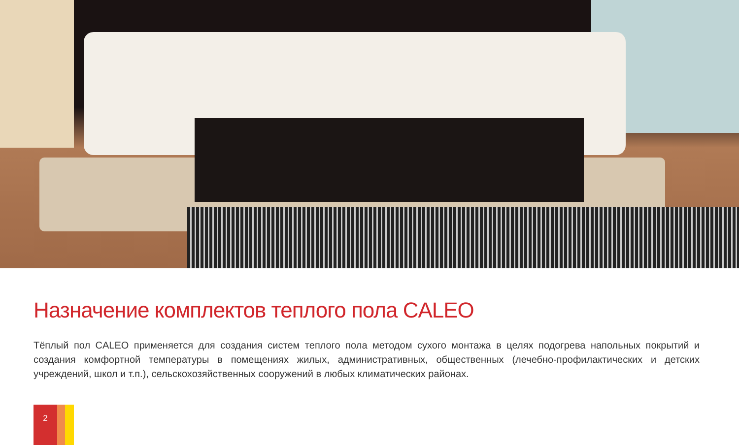Назначение комплектов теплого пола CALEO
Тёплый пол CALEO применяется для создания систем теплого пола методом сухого монтажа в целях подогрева напольных покрытий и создания комфортной температуры в помещениях жилых, административных, общественных (лечебно-профилактических и детских учреждений, школ и т.п.), сельскохозяйственных сооружений в любых климатических районах.
2